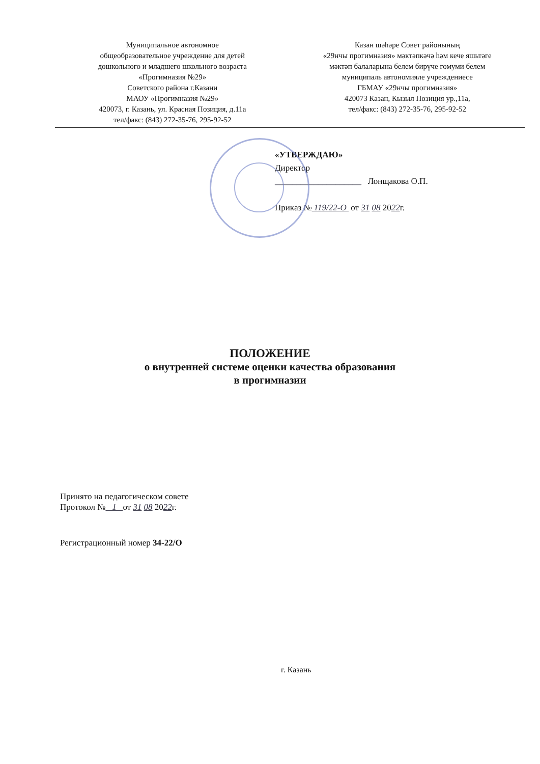Муниципальное автономное
общеобразовательное учреждение для детей
дошкольного и младшего школьного возраста
«Прогимназия №29»
Советского района г.Казани
МАОУ «Прогимназия №29»
420073, г. Казань, ул. Красная Позиция, д.11а
тел/факс: (843) 272-35-76, 295-92-52
Казан шәһәре Совет районының
«29нчы прогимназия» мәктәпкәчә һәм кече яшьтәге
мәктәп балаларына белем бирүче гомуми белем
муниципаль автономияле учреждениесе
ГБМАУ «29нчы прогимназия»
420073 Казан, Кызыл Позиция ур.,11а,
тел/факс: (843) 272-35-76, 295-92-52
«УТВЕРЖДАЮ»
Директор
____________________ Лонщакова О.П.
Приказ № 119/22-О от 31 08 2022г.
ПОЛОЖЕНИЕ
о внутренней системе оценки качества образования
в прогимназии
Принято на педагогическом совете
Протокол № 1 от 31 08 2022г.
Регистрационный номер 34-22/О
г. Казань